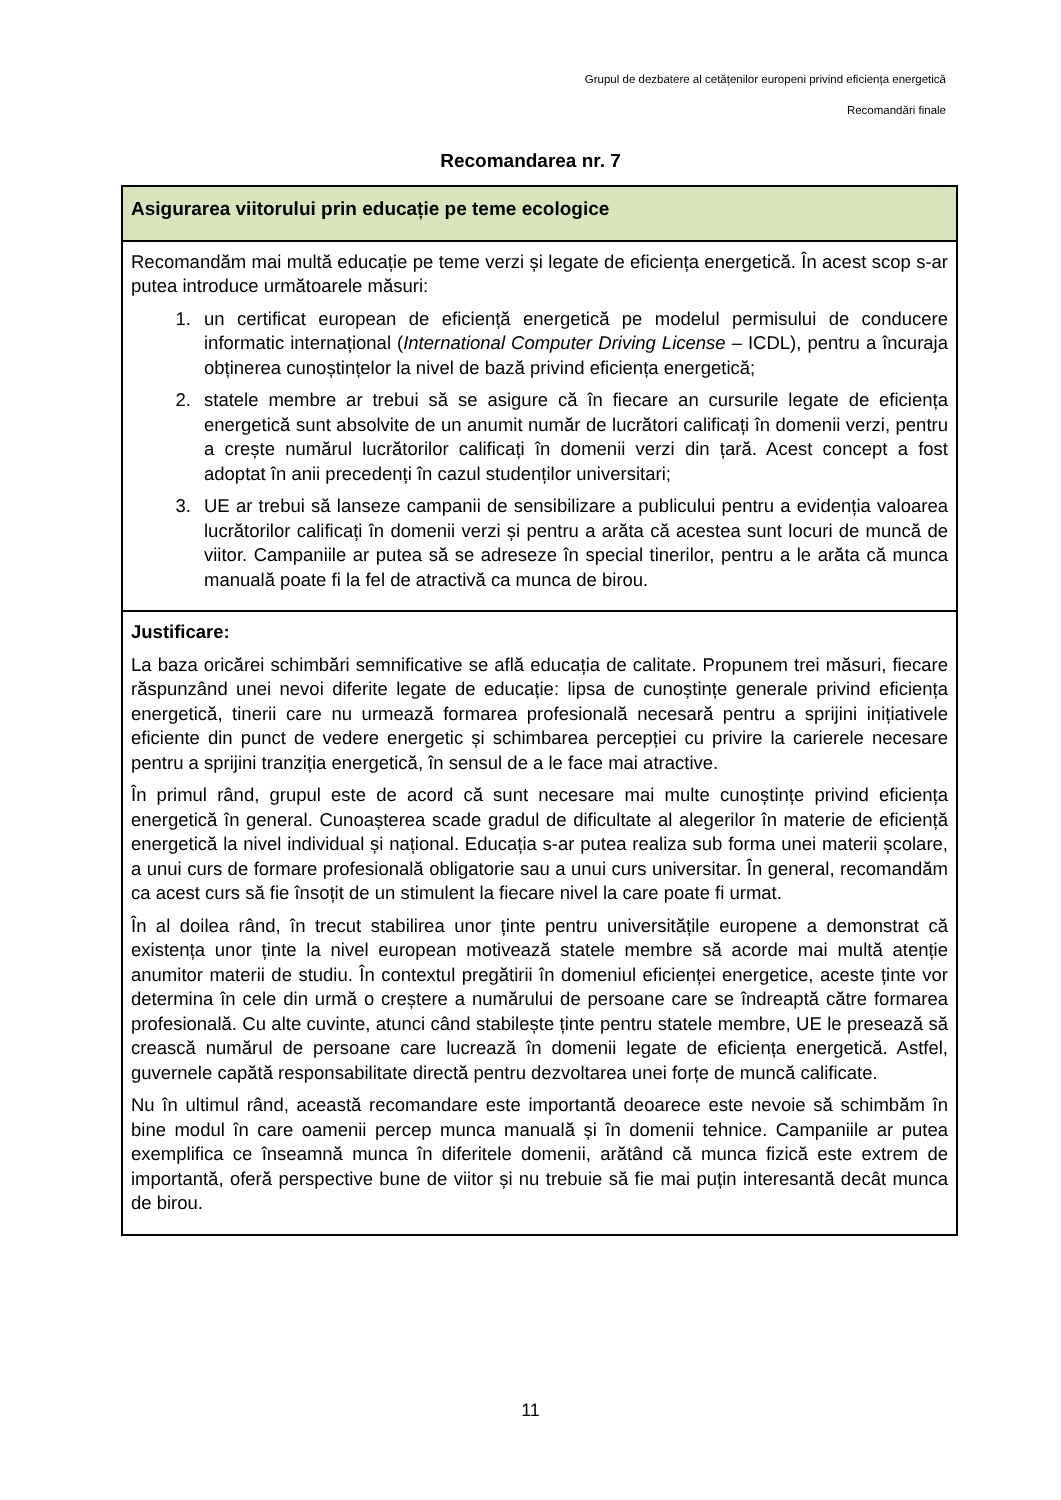Grupul de dezbatere al cetățenilor europeni privind eficiența energetică
Recomandări finale
Recomandarea nr. 7
| Asigurarea viitorului prin educație pe teme ecologice |
| Recomandăm mai multă educație pe teme verzi și legate de eficiența energetică. În acest scop s-ar putea introduce următoarele măsuri: 1. un certificat european de eficiență energetică pe modelul permisului de conducere informatic internațional ( International Computer Driving License – ICDL), pentru a încuraja obținerea cunoștințelor la nivel de bază privind eficiența energetică; 2. statele membre ar trebui să se asigure că în fiecare an cursurile legate de eficiența energetică sunt absolvite de un anumit număr de lucrători calificați în domenii verzi, pentru a crește numărul lucrătorilor calificați în domenii verzi din țară. Acest concept a fost adoptat în anii precedenți în cazul studenților universitari; 3. UE ar trebui să lanseze campanii de sensibilizare a publicului pentru a evidenția valoarea lucrătorilor calificați în domenii verzi și pentru a arăta că acestea sunt locuri de muncă de viitor. Campaniile ar putea să se adreseze în special tinerilor, pentru a le arăta că munca manuală poate fi la fel de atractivă ca munca de birou. |
| Justificare: La baza oricărei schimbări semnificative se află educația de calitate. Propunem trei măsuri, fiecare răspunzând unei nevoi diferite legate de educație: lipsa de cunoștințe generale privind eficiența energetică, tinerii care nu urmează formarea profesională necesară pentru a sprijini inițiativele eficiente din punct de vedere energetic și schimbarea percepției cu privire la carierele necesare pentru a sprijini tranziția energetică, în sensul de a le face mai atractive. În primul rând, grupul este de acord că sunt necesare mai multe cunoștințe privind eficiența energetică în general. Cunoașterea scade gradul de dificultate al alegerilor în materie de eficiență energetică la nivel individual și național. Educația s-ar putea realiza sub forma unei materii școlare, a unui curs de formare profesională obligatorie sau a unui curs universitar. În general, recomandăm ca acest curs să fie însoțit de un stimulent la fiecare nivel la care poate fi urmat. În al doilea rând, în trecut stabilirea unor ținte pentru universitățile europene a demonstrat că existența unor ținte la nivel european motivează statele membre să acorde mai multă atenție anumitor materii de studiu. În contextul pregătirii în domeniul eficienței energetice, aceste ținte vor determina în cele din urmă o creștere a numărului de persoane care se îndreaptă către formarea profesională. Cu alte cuvinte, atunci când stabilește ținte pentru statele membre, UE le presează să crească numărul de persoane care lucrează în domenii legate de eficiența energetică. Astfel, guvernele capătă responsabilitate directă pentru dezvoltarea unei forțe de muncă calificate. Nu în ultimul rând, această recomandare este importantă deoarece este nevoie să schimbăm în bine modul în care oamenii percep munca manuală și în domenii tehnice. Campaniile ar putea exemplifica ce înseamnă munca în diferitele domenii, arătând că munca fizică este extrem de importantă, oferă perspective bune de viitor și nu trebuie să fie mai puțin interesantă decât munca de birou. |
11